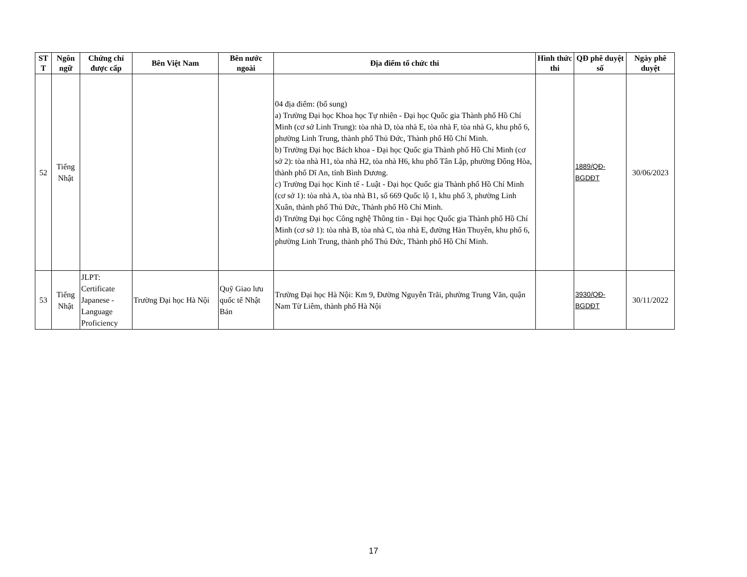| ST T | Ngôn ngữ | Chứng chỉ được cấp | Bên Việt Nam | Bên nước ngoài | Địa điểm tổ chức thi | Hình thức thi | QĐ phê duyệt số | Ngày phê duyệt |
| --- | --- | --- | --- | --- | --- | --- | --- | --- |
| 52 | Tiếng Nhật | | | | 04 địa điểm: (bổ sung) a) Trường Đại học Khoa học Tự nhiên - Đại học Quốc gia Thành phố Hồ Chí Minh (cơ sở Linh Trung): tòa nhà D, tòa nhà E, tòa nhà F, tòa nhà G, khu phố 6, phường Linh Trung, thành phố Thủ Đức, Thành phố Hồ Chí Minh. b) Trường Đại học Bách khoa - Đại học Quốc gia Thành phố Hồ Chí Minh (cơ sở 2): tòa nhà H1, tòa nhà H2, tòa nhà H6, khu phố Tân Lập, phường Đông Hòa, thành phố Dĩ An, tỉnh Bình Dương. c) Trường Đại học Kinh tế - Luật - Đại học Quốc gia Thành phố Hồ Chí Minh (cơ sở 1): tòa nhà A, tòa nhà B1, số 669 Quốc lộ 1, khu phố 3, phường Linh Xuân, thành phố Thủ Đức, Thành phố Hồ Chí Minh. d) Trường Đại học Công nghệ Thông tin - Đại học Quốc gia Thành phố Hồ Chí Minh (cơ sở 1): tòa nhà B, tòa nhà C, tòa nhà E, đường Hàn Thuyên, khu phố 6, phường Linh Trung, thành phố Thủ Đức, Thành phố Hồ Chí Minh. | | 1889/QĐ-BGDĐT | 30/06/2023 |
| 53 | Tiếng Nhật | JLPT: Certificate Japanese - Language Proficiency | Trường Đại học Hà Nội | Quỹ Giao lưu quốc tế Nhật Bản | Trường Đại học Hà Nội: Km 9, Đường Nguyễn Trãi, phường Trung Văn, quận Nam Từ Liêm, thành phố Hà Nội | | 3930/QĐ-BGDĐT | 30/11/2022 |
17